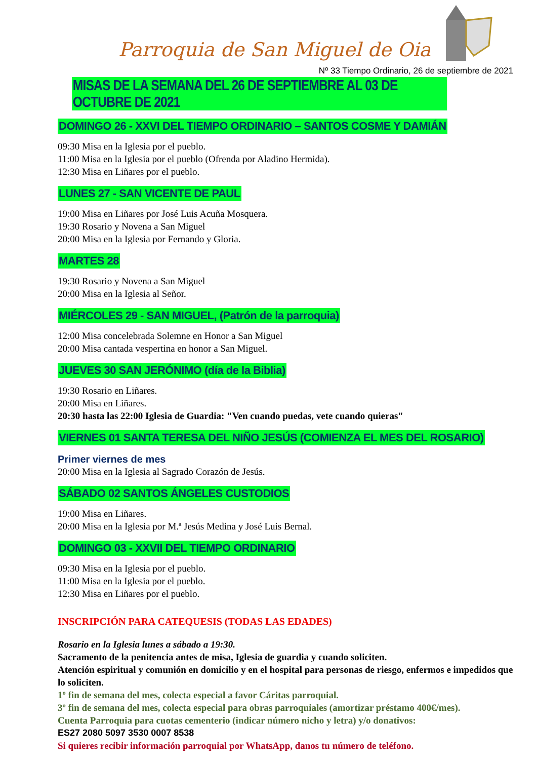Parroquia de San Miguel de Oia
Nº 33 Tiempo Ordinario, 26 de septiembre de 2021
MISAS DE LA SEMANA DEL 26 DE SEPTIEMBRE AL 03 DE OCTUBRE DE 2021
DOMINGO 26 - XXVI DEL TIEMPO ORDINARIO – SANTOS COSME Y DAMIÁN
09:30 Misa en la Iglesia por el pueblo.
11:00 Misa en la Iglesia por el pueblo (Ofrenda por Aladino Hermida).
12:30 Misa en Liñares por el pueblo.
LUNES 27 - SAN VICENTE DE PAUL
19:00 Misa en Liñares por José Luis Acuña Mosquera.
19:30 Rosario y Novena a San Miguel
20:00 Misa en la Iglesia por Fernando y Gloria.
MARTES 28
19:30 Rosario y Novena a San Miguel
20:00 Misa en la Iglesia al Señor.
MIÉRCOLES 29 - SAN MIGUEL, (Patrón de la parroquia)
12:00 Misa concelebrada Solemne en Honor a San Miguel
20:00 Misa cantada vespertina en honor a San Miguel.
JUEVES 30 SAN JERÓNIMO (día de la Biblia)
19:30 Rosario en Liñares.
20:00 Misa en Liñares.
20:30 hasta las 22:00 Iglesia de Guardia: "Ven cuando puedas, vete cuando quieras"
VIERNES 01 SANTA TERESA DEL NIÑO JESÚS (COMIENZA EL MES DEL ROSARIO)
Primer viernes de mes
20:00 Misa en la Iglesia al Sagrado Corazón de Jesús.
SÁBADO 02 SANTOS ÁNGELES CUSTODIOS
19:00 Misa en Liñares.
20:00 Misa en la Iglesia por M.ª Jesús Medina y José Luis Bernal.
DOMINGO 03 - XXVII DEL TIEMPO ORDINARIO
09:30 Misa en la Iglesia por el pueblo.
11:00 Misa en la Iglesia por el pueblo.
12:30 Misa en Liñares por el pueblo.
INSCRIPCIÓN PARA CATEQUESIS (TODAS LAS EDADES)
Rosario en la Iglesia lunes a sábado a 19:30.
Sacramento de la penitencia antes de misa, Iglesia de guardia y cuando soliciten.
Atención espiritual y comunión en domicilio y en el hospital para personas de riesgo, enfermos e impedidos que lo soliciten.
1º fin de semana del mes, colecta especial a favor Cáritas parroquial.
3º fin de semana del mes, colecta especial para obras parroquiales (amortizar préstamo 400€/mes).
Cuenta Parroquia para cuotas cementerio (indicar número nicho y letra) y/o donativos:
ES27 2080 5097 3530 0007 8538
Si quieres recibir información parroquial por WhatsApp, danos tu número de teléfono.